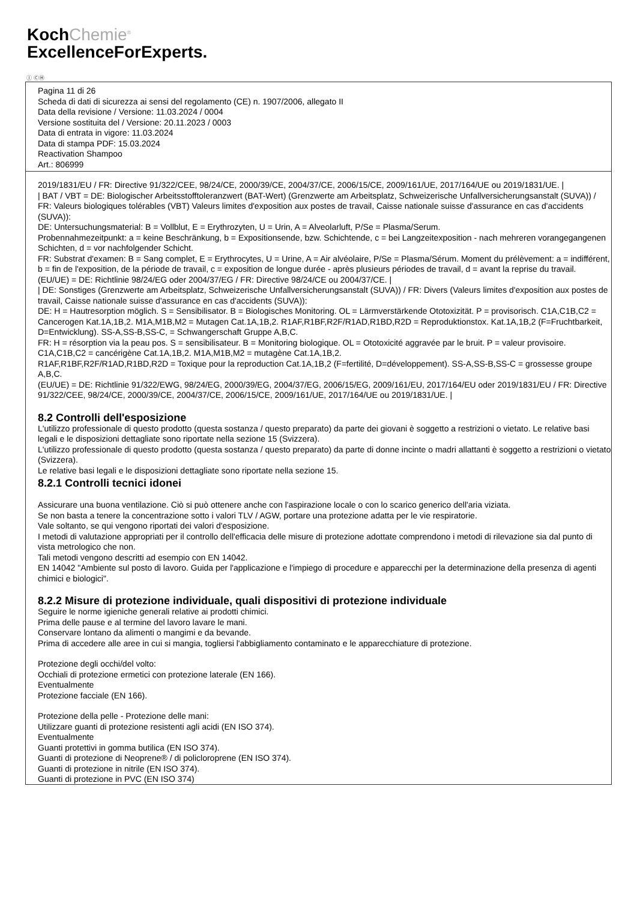KochChemie<sup>®</sup>
ExcellenceForExperts.
Ⓘ ⒸⒽ
Pagina 11 di 26
Scheda di dati di sicurezza ai sensi del regolamento (CE) n. 1907/2006, allegato II
Data della revisione / Versione: 11.03.2024 / 0004
Versione sostituita del / Versione: 20.11.2023 / 0003
Data di entrata in vigore: 11.03.2024
Data di stampa PDF: 15.03.2024
Reactivation Shampoo
Art.: 806999
2019/1831/EU / FR: Directive 91/322/CEE, 98/24/CE, 2000/39/CE, 2004/37/CE, 2006/15/CE, 2009/161/UE, 2017/164/UE ou 2019/1831/UE. |
| BAT / VBT = DE: Biologischer Arbeitsstofftoleranzwert (BAT-Wert) (Grenzwerte am Arbeitsplatz, Schweizerische Unfallversicherungsanstalt (SUVA)) / FR: Valeurs biologiques tolérables (VBT) Valeurs limites d'exposition aux postes de travail, Caisse nationale suisse d'assurance en cas d'accidents (SUVA)):
DE: Untersuchungsmaterial: B = Vollblut, E = Erythrozyten, U = Urin, A = Alveolarluft, P/Se = Plasma/Serum.
Probennahmezeitpunkt: a = keine Beschränkung, b = Expositionsende, bzw. Schichtende, c = bei Langzeitexposition - nach mehreren vorangegangenen Schichten, d = vor nachfolgender Schicht.
FR: Substrat d'examen: B = Sang complet, E = Erythrocytes, U = Urine, A = Air alvéolaire, P/Se = Plasma/Sérum. Moment du prélèvement: a = indifférent, b = fin de l'exposition, de la période de travail, c = exposition de longue durée - après plusieurs périodes de travail, d = avant la reprise du travail.
(EU/UE) = DE: Richtlinie 98/24/EG oder 2004/37/EG / FR: Directive 98/24/CE ou 2004/37/CE. |
| DE: Sonstiges (Grenzwerte am Arbeitsplatz, Schweizerische Unfallversicherungsanstalt (SUVA)) / FR: Divers (Valeurs limites d'exposition aux postes de travail, Caisse nationale suisse d'assurance en cas d'accidents (SUVA)):
DE: H = Hautresorption möglich. S = Sensibilisator. B = Biologisches Monitoring. OL = Lärmverstärkende Ototoxizität. P = provisorisch. C1A,C1B,C2 = Cancerogen Kat.1A,1B,2. M1A,M1B,M2 = Mutagen Cat.1A,1B,2. R1AF,R1BF,R2F/R1AD,R1BD,R2D = Reproduktionstox. Kat.1A,1B,2 (F=Fruchtbarkeit, D=Entwicklung). SS-A,SS-B,SS-C, = Schwangerschaft Gruppe A,B,C.
FR: H = résorption via la peau pos. S = sensibilisateur. B = Monitoring biologique. OL = Ototoxicité aggravée par le bruit. P = valeur provisoire. C1A,C1B,C2 = cancérigène Cat.1A,1B,2. M1A,M1B,M2 = mutagène Cat.1A,1B,2.
R1AF,R1BF,R2F/R1AD,R1BD,R2D = Toxique pour la reproduction Cat.1A,1B,2 (F=fertilité, D=développement). SS-A,SS-B,SS-C = grossesse groupe A,B,C.
(EU/UE) = DE: Richtlinie 91/322/EWG, 98/24/EG, 2000/39/EG, 2004/37/EG, 2006/15/EG, 2009/161/EU, 2017/164/EU oder 2019/1831/EU / FR: Directive 91/322/CEE, 98/24/CE, 2000/39/CE, 2004/37/CE, 2006/15/CE, 2009/161/UE, 2017/164/UE ou 2019/1831/UE. |
8.2 Controlli dell'esposizione
L'utilizzo professionale di questo prodotto (questa sostanza / questo preparato) da parte dei giovani è soggetto a restrizioni o vietato. Le relative basi legali e le disposizioni dettagliate sono riportate nella sezione 15 (Svizzera).
L'utilizzo professionale di questo prodotto (questa sostanza / questo preparato) da parte di donne incinte o madri allattanti è soggetto a restrizioni o vietato (Svizzera).
Le relative basi legali e le disposizioni dettagliate sono riportate nella sezione 15.
8.2.1 Controlli tecnici idonei
Assicurare una buona ventilazione. Ciò si può ottenere anche con l'aspirazione locale o con lo scarico generico dell'aria viziata.
Se non basta a tenere la concentrazione sotto i valori TLV / AGW, portare una protezione adatta per le vie respiratorie.
Vale soltanto, se qui vengono riportati dei valori d'esposizione.
I metodi di valutazione appropriati per il controllo dell'efficacia delle misure di protezione adottate comprendono i metodi di rilevazione sia dal punto di vista metrologico che non.
Tali metodi vengono descritti ad esempio con EN 14042.
EN 14042 "Ambiente sul posto di lavoro. Guida per l'applicazione e l'impiego di procedure e apparecchi per la determinazione della presenza di agenti chimici e biologici".
8.2.2 Misure di protezione individuale, quali dispositivi di protezione individuale
Seguire le norme igieniche generali relative ai prodotti chimici.
Prima delle pause e al termine del lavoro lavare le mani.
Conservare lontano da alimenti o mangimi e da bevande.
Prima di accedere alle aree in cui si mangia, togliersi l'abbigliamento contaminato e le apparecchiature di protezione.
Protezione degli occhi/del volto:
Occhiali di protezione ermetici con protezione laterale (EN 166).
Eventualmente
Protezione facciale (EN 166).
Protezione della pelle - Protezione delle mani:
Utilizzare guanti di protezione resistenti agli acidi (EN ISO 374).
Eventualmente
Guanti protettivi in gomma butilica (EN ISO 374).
Guanti di protezione di Neoprene® / di policloroprene (EN ISO 374).
Guanti di protezione in nitrile (EN ISO 374).
Guanti di protezione in PVC (EN ISO 374)